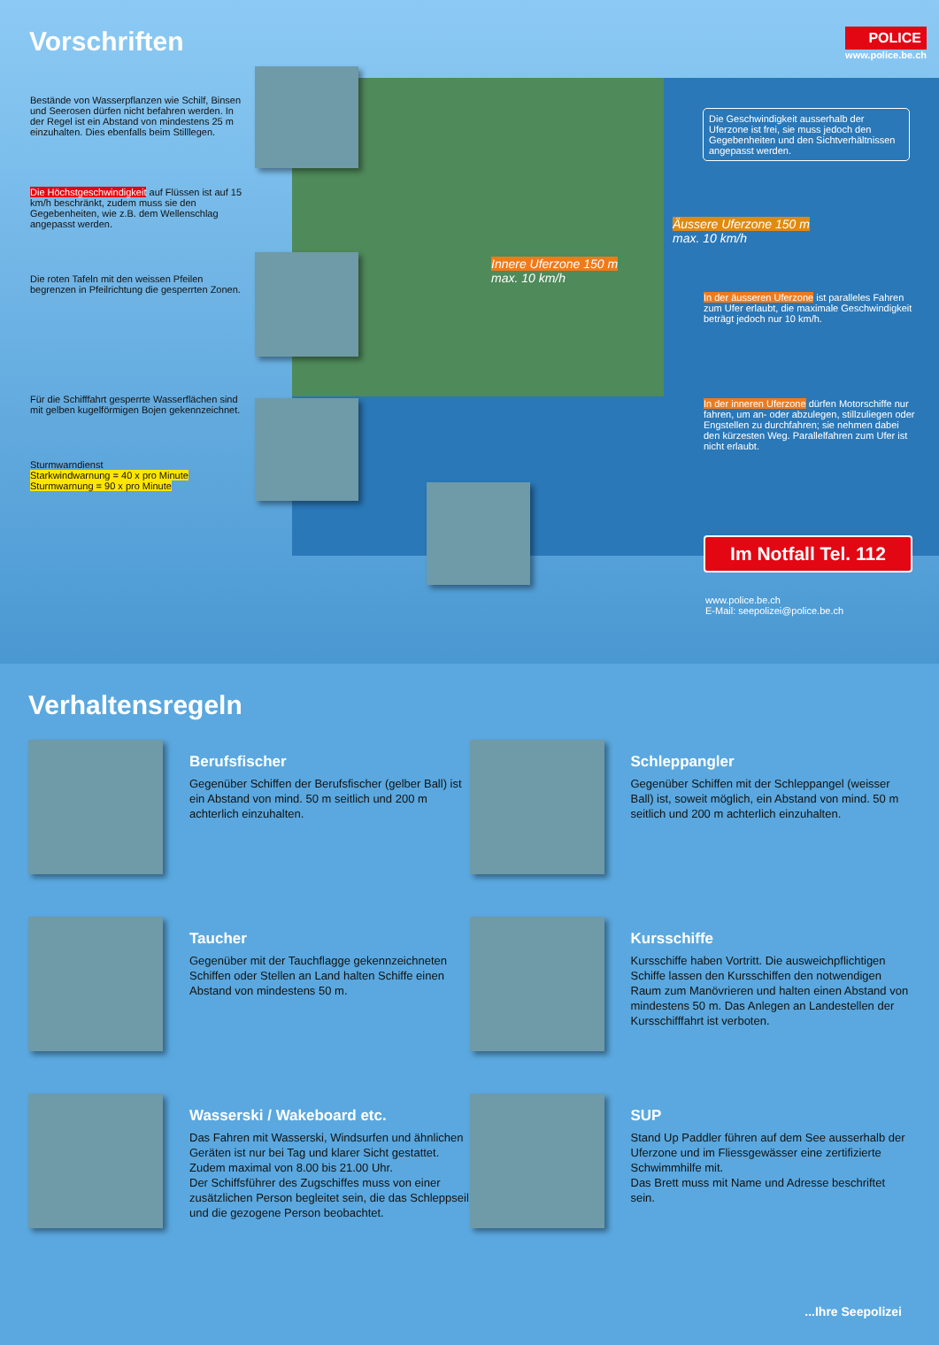Vorschriften
POLICE
www.police.be.ch
Bestände von Wasserpflanzen wie Schilf, Binsen und Seerosen dürfen nicht befahren werden. In der Regel ist ein Abstand von mindestens 25 m einzuhalten. Dies ebenfalls beim Stilllegen.
Die Höchstgeschwindigkeit auf Flüssen ist auf 15 km/h beschränkt, zudem muss sie den Gegebenheiten, wie z.B. dem Wellenschlag angepasst werden.
Die roten Tafeln mit den weissen Pfeilen begrenzen in Pfeilrichtung die gesperrten Zonen.
Für die Schifffahrt gesperrte Wasserflächen sind mit gelben kugelförmigen Bojen gekennzeichnet.
Sturmwarndienst
Starkwindwarnung = 40 x pro Minute
Sturmwarnung = 90 x pro Minute
Innere Uferzone 150 m
max. 10 km/h
Äussere Uferzone 150 m
max. 10 km/h
Die Geschwindigkeit ausserhalb der Uferzone ist frei, sie muss jedoch den Gegebenheiten und den Sichtverhältnissen angepasst werden.
In der äusseren Uferzone ist paralleles Fahren zum Ufer erlaubt, die maximale Geschwindigkeit beträgt jedoch nur 10 km/h.
In der inneren Uferzone dürfen Motorschiffe nur fahren, um an- oder abzulegen, stillzuliegen oder Engstellen zu durchfahren; sie nehmen dabei den kürzesten Weg. Parallelfahren zum Ufer ist nicht erlaubt.
Im Notfall Tel. 112
www.police.be.ch
E-Mail: seepolizei@police.be.ch
Verhaltensregeln
Berufsfischer
Gegenüber Schiffen der Berufsfischer (gelber Ball) ist ein Abstand von mind. 50 m seitlich und 200 m achterlich einzuhalten.
Schleppangler
Gegenüber Schiffen mit der Schleppangel (weisser Ball) ist, soweit möglich, ein Abstand von mind. 50 m seitlich und 200 m achterlich einzuhalten.
Taucher
Gegenüber mit der Tauchflagge gekennzeichneten Schiffen oder Stellen an Land halten Schiffe einen Abstand von mindestens 50 m.
Kursschiffe
Kursschiffe haben Vortritt. Die ausweichpflichtigen Schiffe lassen den Kursschiffen den notwendigen Raum zum Manövrieren und halten einen Abstand von mindestens 50 m. Das Anlegen an Landestellen der Kursschifffahrt ist verboten.
Wasserski / Wakeboard etc.
Das Fahren mit Wasserski, Windsurfen und ähnlichen Geräten ist nur bei Tag und klarer Sicht gestattet. Zudem maximal von 8.00 bis 21.00 Uhr.
Der Schiffsführer des Zugschiffes muss von einer zusätzlichen Person begleitet sein, die das Schleppseil und die gezogene Person beobachtet.
SUP
Stand Up Paddler führen auf dem See ausserhalb der Uferzone und im Fliessgewässer eine zertifizierte Schwimmhilfe mit.
Das Brett muss mit Name und Adresse beschriftet sein.
...Ihre Seepolizei